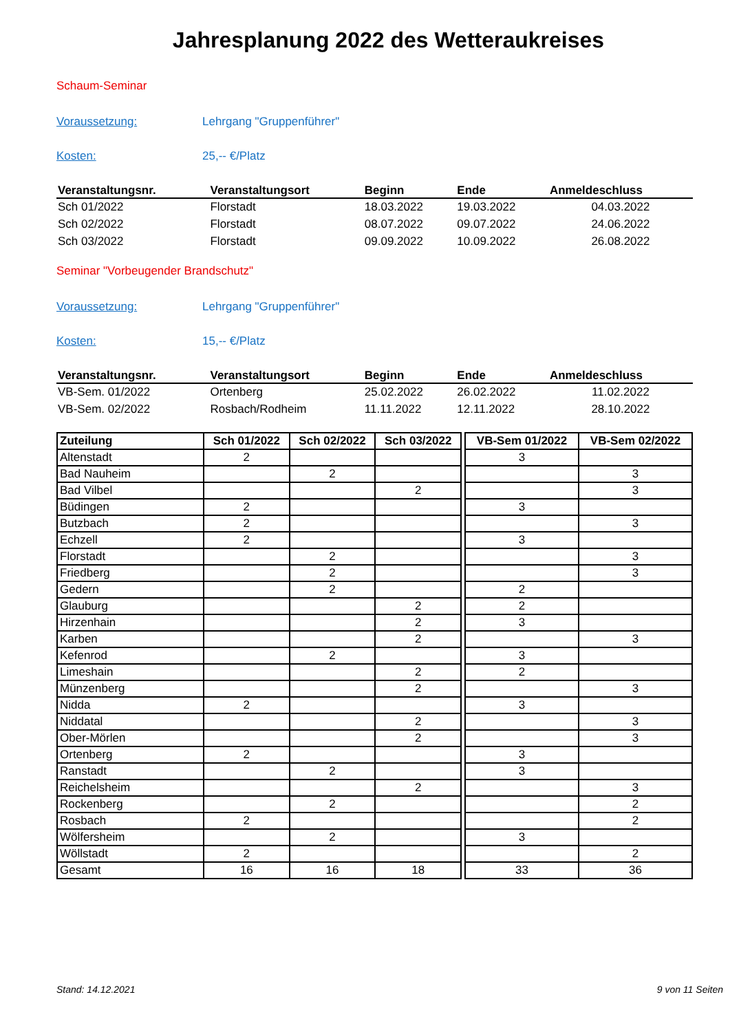Jahresplanung 2022 des Wetteraukreises
Schaum-Seminar
Voraussetzung: Lehrgang "Gruppenführer"
Kosten: 25,-- €/Platz
| Veranstaltungsnr. | Veranstaltungsort | Beginn | Ende | Anmeldeschluss |
| --- | --- | --- | --- | --- |
| Sch 01/2022 | Florstadt | 18.03.2022 | 19.03.2022 | 04.03.2022 |
| Sch 02/2022 | Florstadt | 08.07.2022 | 09.07.2022 | 24.06.2022 |
| Sch 03/2022 | Florstadt | 09.09.2022 | 10.09.2022 | 26.08.2022 |
Seminar "Vorbeugender Brandschutz"
Voraussetzung: Lehrgang "Gruppenführer"
Kosten: 15,-- €/Platz
| Veranstaltungsnr. | Veranstaltungsort | Beginn | Ende | Anmeldeschluss |
| --- | --- | --- | --- | --- |
| VB-Sem. 01/2022 | Ortenberg | 25.02.2022 | 26.02.2022 | 11.02.2022 |
| VB-Sem. 02/2022 | Rosbach/Rodheim | 11.11.2022 | 12.11.2022 | 28.10.2022 |
| Zuteilung | Sch 01/2022 | Sch 02/2022 | Sch 03/2022 | | VB-Sem 01/2022 | VB-Sem 02/2022 |
| Altenstadt | 2 | | | | 3 | |
| Bad Nauheim | | 2 | | | | 3 |
| Bad Vilbel | | | 2 | | | 3 |
| Büdingen | 2 | | | | 3 | |
| Butzbach | 2 | | | | | 3 |
| Echzell | 2 | | | | 3 | |
| Florstadt | | 2 | | | | 3 |
| Friedberg | | 2 | | | | 3 |
| Gedern | | 2 | | | 2 | |
| Glauburg | | | 2 | | 2 | |
| Hirzenhain | | | 2 | | 3 | |
| Karben | | | 2 | | | 3 |
| Kefenrod | | 2 | | | 3 | |
| Limeshain | | | 2 | | 2 | |
| Münzenberg | | | 2 | | | 3 |
| Nidda | 2 | | | | 3 | |
| Niddatal | | | 2 | | | 3 |
| Ober-Mörlen | | | 2 | | | 3 |
| Ortenberg | 2 | | | | 3 | |
| Ranstadt | | 2 | | | 3 | |
| Reichelsheim | | | 2 | | | 3 |
| Rockenberg | | 2 | | | | 2 |
| Rosbach | 2 | | | | | 2 |
| Wölfersheim | | 2 | | | 3 | |
| Wöllstadt | 2 | | | | | 2 |
| Gesamt | 16 | 16 | 18 | | 33 | 36 |
Stand: 14.12.2021 9 von 11 Seiten